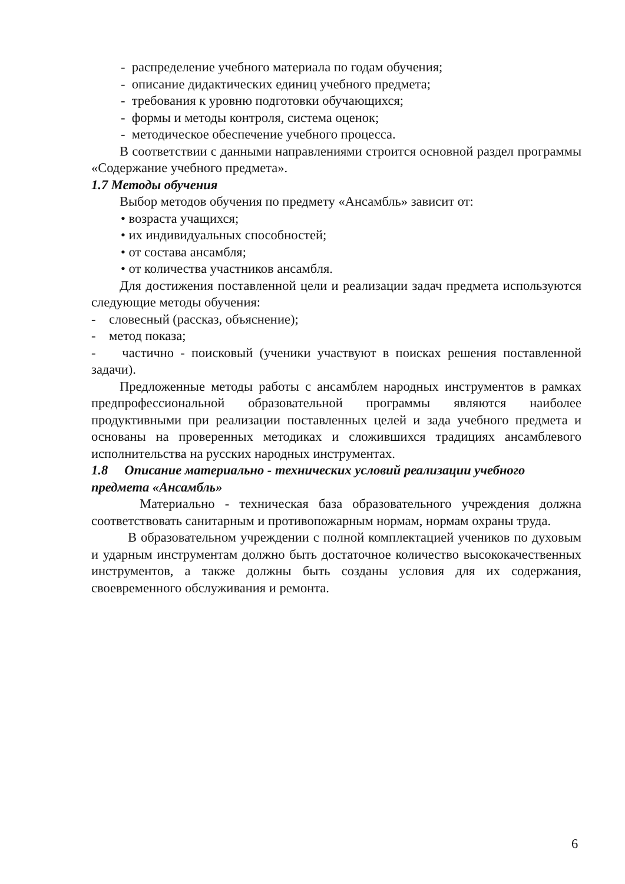- распределение учебного материала по годам обучения;
- описание дидактических единиц учебного предмета;
- требования к уровню подготовки обучающихся;
- формы и методы контроля, система оценок;
- методическое обеспечение учебного процесса.
В соответствии с данными направлениями строится основной раздел программы «Содержание учебного предмета».
1.7 Методы обучения
Выбор методов обучения по предмету «Ансамбль» зависит от:
• возраста учащихся;
• их индивидуальных способностей;
• от состава ансамбля;
• от количества участников ансамбля.
Для достижения поставленной цели и реализации задач предмета используются следующие методы обучения:
- словесный (рассказ, объяснение);
- метод показа;
- частично - поисковый (ученики участвуют в поисках решения поставленной задачи).
Предложенные методы работы с ансамблем народных инструментов в рамках предпрофессиональной образовательной программы являются наиболее продуктивными при реализации поставленных целей и зада учебного предмета и основаны на проверенных методиках и сложившихся традициях ансамблевого исполнительства на русских народных инструментах.
1.8 Описание материально - технических условий реализации учебного предмета «Ансамбль»
Материально - техническая база образовательного учреждения должна соответствовать санитарным и противопожарным нормам, нормам охраны труда.
В образовательном учреждении с полной комплектацией учеников по духовым и ударным инструментам должно быть достаточное количество высококачественных инструментов, а также должны быть созданы условия для их содержания, своевременного обслуживания и ремонта.
6